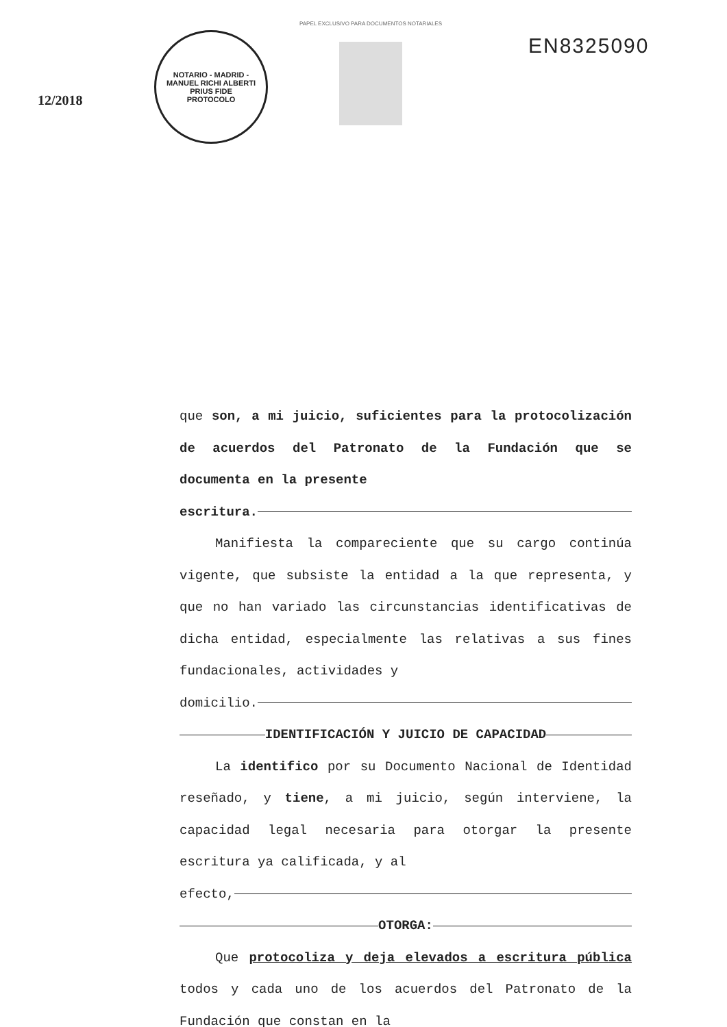12/2018
NOTARIO - MADRID - MANUEL RICHI ALBERTI
PRIUS FIDE
PROTOCOLO
PAPEL EXCLUSIVO PARA DOCUMENTOS NOTARIALES
EN8325090
que son, a mi juicio, suficientes para la protocolización de acuerdos del Patronato de la Fundación que se documenta en la presente
escritura.
Manifiesta la compareciente que su cargo continúa vigente, que subsiste la entidad a la que representa, y que no han variado las circunstancias identificativas de dicha entidad, especialmente las relativas a sus fines fundacionales, actividades y
domicilio.
IDENTIFICACIÓN Y JUICIO DE CAPACIDAD
La identifico por su Documento Nacional de Identidad reseñado, y tiene, a mi juicio, según interviene, la capacidad legal necesaria para otorgar la presente escritura ya calificada, y al
efecto,
OTORGA:
Que protocoliza y deja elevados a escritura pública todos y cada uno de los acuerdos del Patronato de la Fundación que constan en la